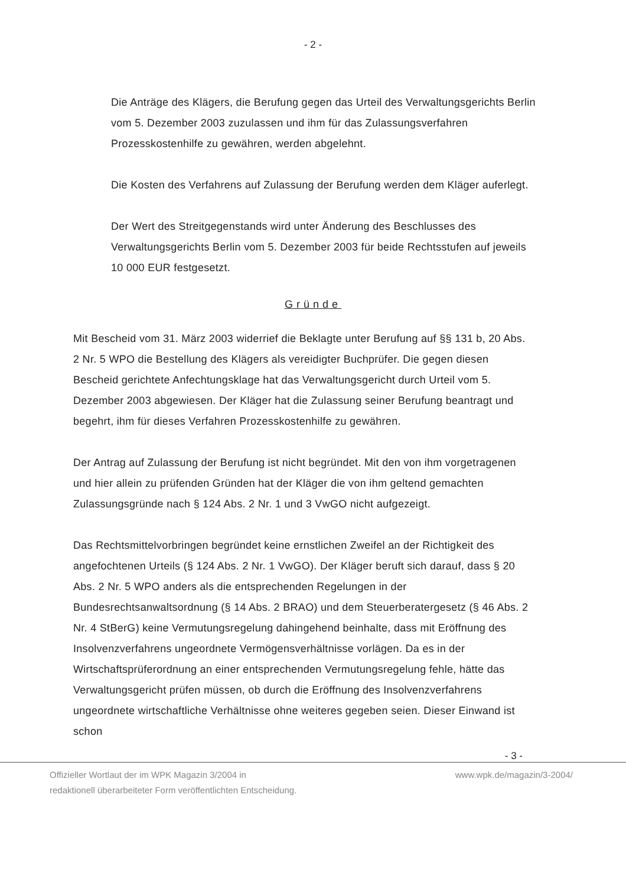- 2 -
Die Anträge des Klägers, die Berufung gegen das Urteil des Verwaltungsgerichts Berlin vom 5. Dezember 2003 zuzulassen und ihm für das Zulassungsverfahren Prozesskostenhilfe zu gewähren, werden abgelehnt.
Die Kosten des Verfahrens auf Zulassung der Berufung werden dem Kläger auferlegt.
Der Wert des Streitgegenstands wird unter Änderung des Beschlusses des Verwaltungsgerichts Berlin vom 5. Dezember 2003 für beide Rechtsstufen auf jeweils 10 000 EUR festgesetzt.
Gründe
Mit Bescheid vom 31. März 2003 widerrief die Beklagte unter Berufung auf §§ 131 b, 20 Abs. 2 Nr. 5 WPO die Bestellung des Klägers als vereidigter Buchprüfer. Die gegen diesen Bescheid gerichtete Anfechtungsklage hat das Verwaltungsgericht durch Urteil vom 5. Dezember 2003 abgewiesen. Der Kläger hat die Zulassung seiner Berufung beantragt und begehrt, ihm für dieses Verfahren Prozesskostenhilfe zu gewähren.
Der Antrag auf Zulassung der Berufung ist nicht begründet. Mit den von ihm vorgetragenen und hier allein zu prüfenden Gründen hat der Kläger die von ihm geltend gemachten Zulassungsgründe nach § 124 Abs. 2 Nr. 1 und 3 VwGO nicht aufgezeigt.
Das Rechtsmittelvorbringen begründet keine ernstlichen Zweifel an der Richtigkeit des angefochtenen Urteils (§ 124 Abs. 2 Nr. 1 VwGO). Der Kläger beruft sich darauf, dass § 20 Abs. 2 Nr. 5 WPO anders als die entsprechenden Regelungen in der Bundesrechtsanwaltsordnung (§ 14 Abs. 2 BRAO) und dem Steuerberatergesetz (§ 46 Abs. 2 Nr. 4 StBerG) keine Vermutungsregelung dahingehend beinhalte, dass mit Eröffnung des Insolvenzverfahrens ungeordnete Vermögensverhältnisse vorlägen. Da es in der Wirtschaftsprüferordnung an einer entsprechenden Vermutungsregelung fehle, hätte das Verwaltungsgericht prüfen müssen, ob durch die Eröffnung des Insolvenzverfahrens ungeordnete wirtschaftliche Verhältnisse ohne weiteres gegeben seien. Dieser Einwand ist schon
- 3 -
Offizieller Wortlaut der im WPK Magazin 3/2004 in
redaktionell überarbeiteter Form veröffentlichten Entscheidung.
www.wpk.de/magazin/3-2004/